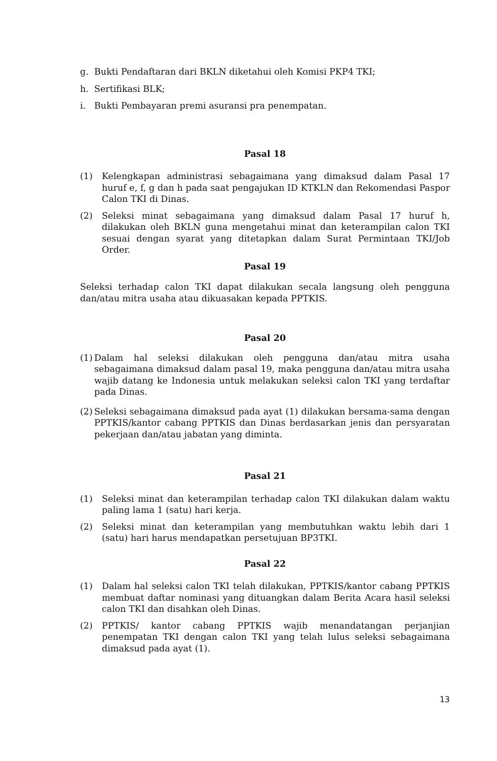g. Bukti Pendaftaran dari BKLN diketahui oleh Komisi PKP4 TKI;
h. Sertifikasi BLK;
i. Bukti Pembayaran premi asuransi pra penempatan.
Pasal 18
(1) Kelengkapan administrasi sebagaimana yang dimaksud dalam Pasal 17 huruf e, f, g dan h pada saat pengajukan ID KTKLN dan Rekomendasi Paspor Calon TKI di Dinas.
(2) Seleksi minat sebagaimana yang dimaksud dalam Pasal 17 huruf h, dilakukan oleh BKLN guna mengetahui minat dan keterampilan calon TKI sesuai dengan syarat yang ditetapkan dalam Surat Permintaan TKI/Job Order.
Pasal 19
Seleksi terhadap calon TKI dapat dilakukan secala langsung oleh pengguna dan/atau mitra usaha atau dikuasakan kepada PPTKIS.
Pasal 20
(1) Dalam hal seleksi dilakukan oleh pengguna dan/atau mitra usaha sebagaimana dimaksud dalam pasal 19, maka pengguna dan/atau mitra usaha wajib datang ke Indonesia untuk melakukan seleksi calon TKI yang terdaftar pada Dinas.
(2) Seleksi sebagaimana dimaksud pada ayat (1) dilakukan bersama-sama dengan PPTKIS/kantor cabang PPTKIS dan Dinas berdasarkan jenis dan persyaratan pekerjaan dan/atau jabatan yang diminta.
Pasal 21
(1) Seleksi minat dan keterampilan terhadap calon TKI dilakukan dalam waktu paling lama 1 (satu) hari kerja.
(2) Seleksi minat dan keterampilan yang membutuhkan waktu lebih dari 1 (satu) hari harus mendapatkan persetujuan BP3TKI.
Pasal 22
(1) Dalam hal seleksi calon TKI telah dilakukan, PPTKIS/kantor cabang PPTKIS membuat daftar nominasi yang dituangkan dalam Berita Acara hasil seleksi calon TKI dan disahkan oleh Dinas.
(2) PPTKIS/ kantor cabang PPTKIS wajib menandatangan perjanjian penempatan TKI dengan calon TKI yang telah lulus seleksi sebagaimana dimaksud pada ayat (1).
13